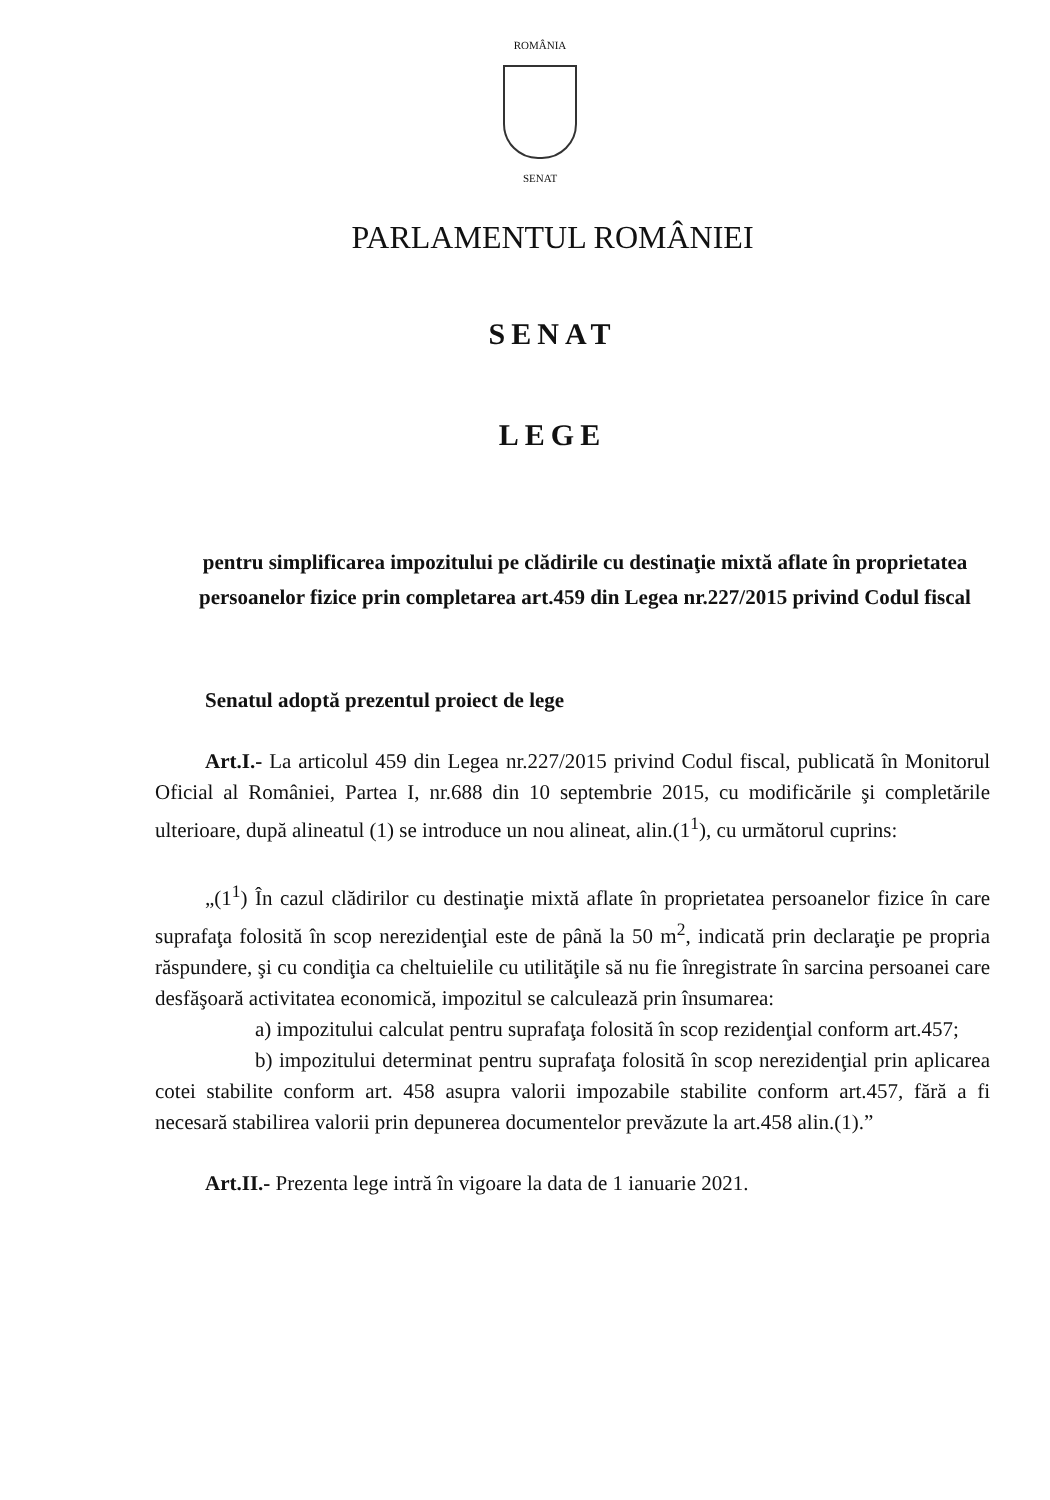ROMÂNIA
SENAT
PARLAMENTUL ROMÂNIEI
SENAT
LEGE
pentru simplificarea impozitului pe clădirile cu destinaţie mixtă aflate în proprietatea persoanelor fizice prin completarea art.459 din Legea nr.227/2015 privind Codul fiscal
Senatul adoptă prezentul proiect de lege
Art.I.- La articolul 459 din Legea nr.227/2015 privind Codul fiscal, publicată în Monitorul Oficial al României, Partea I, nr.688 din 10 septembrie 2015, cu modificările şi completările ulterioare, după alineatul (1) se introduce un nou alineat, alin.(1<sup>1</sup>), cu următorul cuprins:
„(1<sup>1</sup>) În cazul clădirilor cu destinaţie mixtă aflate în proprietatea persoanelor fizice în care suprafaţa folosită în scop nerezidenţial este de până la 50 m<sup>2</sup>, indicată prin declaraţie pe propria răspundere, şi cu condiţia ca cheltuielile cu utilităţile să nu fie înregistrate în sarcina persoanei care desfăşoară activitatea economică, impozitul se calculează prin însumarea:
a) impozitului calculat pentru suprafaţa folosită în scop rezidenţial conform art.457;
b) impozitului determinat pentru suprafaţa folosită în scop nerezidenţial prin aplicarea cotei stabilite conform art. 458 asupra valorii impozabile stabilite conform art.457, fără a fi necesară stabilirea valorii prin depunerea documentelor prevăzute la art.458 alin.(1).”
Art.II.- Prezenta lege intră în vigoare la data de 1 ianuarie 2021.